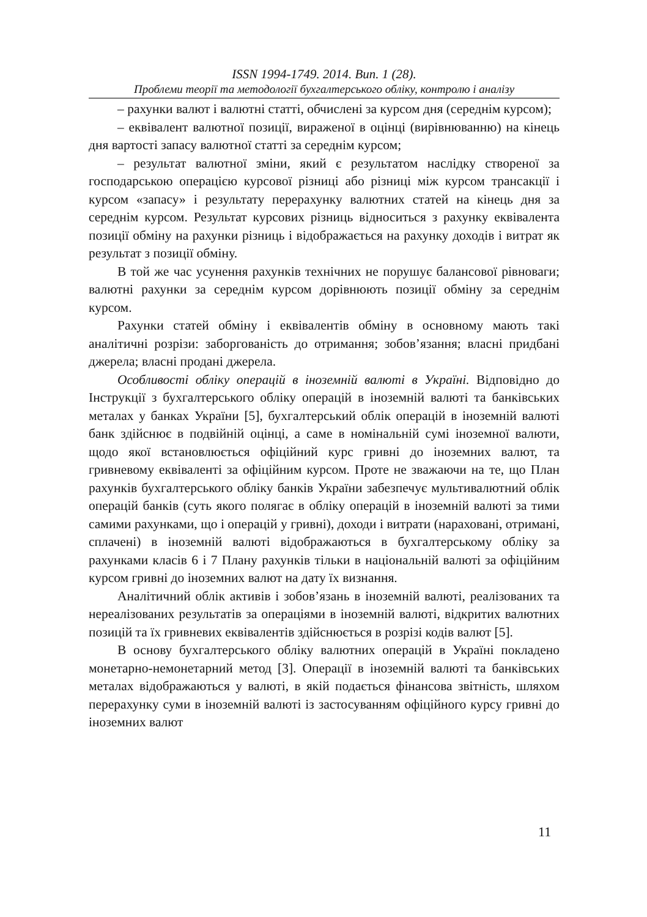ISSN 1994-1749. 2014. Вип. 1 (28).
Проблеми теорії та методології бухгалтерського обліку, контролю і аналізу
– рахунки валют і валютні статті, обчислені за курсом дня (середнім курсом);
– еквівалент валютної позиції, вираженої в оцінці (вирівнюванню) на кінець дня вартості запасу валютної статті за середнім курсом;
– результат валютної зміни, який є результатом наслідку створеної за господарською операцією курсової різниці або різниці між курсом трансакції і курсом «запасу» і результату перерахунку валютних статей на кінець дня за середнім курсом. Результат курсових різниць відноситься з рахунку еквівалента позиції обміну на рахунки різниць і відображається на рахунку доходів і витрат як результат з позиції обміну.
В той же час усунення рахунків технічних не порушує балансової рівноваги; валютні рахунки за середнім курсом дорівнюють позиції обміну за середнім курсом.
Рахунки статей обміну і еквівалентів обміну в основному мають такі аналітичні розрізи: заборгованість до отримання; зобов’язання; власні придбані джерела; власні продані джерела.
Особливості обліку операцій в іноземній валюті в Україні. Відповідно до Інструкції з бухгалтерського обліку операцій в іноземній валюті та банківських металах у банках України [5], бухгалтерський облік операцій в іноземній валюті банк здійснює в подвійній оцінці, а саме в номінальній сумі іноземної валюти, щодо якої встановлюється офіційний курс гривні до іноземних валют, та гривневому еквіваленті за офіційним курсом. Проте не зважаючи на те, що План рахунків бухгалтерського обліку банків України забезпечує мультивалютний облік операцій банків (суть якого полягає в обліку операцій в іноземній валюті за тими самими рахунками, що і операцій у гривні), доходи і витрати (нараховані, отримані, сплачені) в іноземній валюті відображаються в бухгалтерському обліку за рахунками класів 6 і 7 Плану рахунків тільки в національній валюті за офіційним курсом гривні до іноземних валют на дату їх визнання.
Аналітичний облік активів і зобов’язань в іноземній валюті, реалізованих та нереалізованих результатів за операціями в іноземній валюті, відкритих валютних позицій та їх гривневих еквівалентів здійснюється в розрізі кодів валют [5].
В основу бухгалтерського обліку валютних операцій в Україні покладено монетарно-немонетарний метод [3]. Операції в іноземній валюті та банківських металах відображаються у валюті, в якій подається фінансова звітність, шляхом перерахунку суми в іноземній валюті із застосуванням офіційного курсу гривні до іноземних валют
11